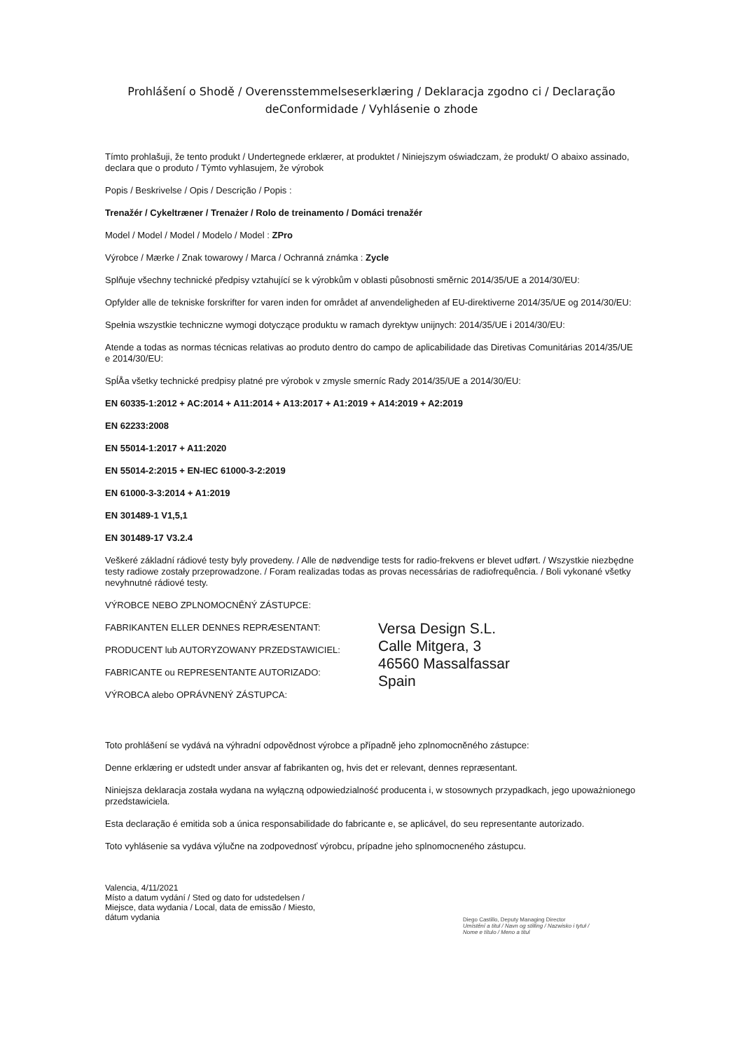Prohlášení o Shodě / Overensstemmelseserklæring / Deklaracja zgodno ci / Declaração deConformidade / Vyhlásenie o zhode
Tímto prohlašuji, že tento produkt / Undertegnede erklærer, at produktet / Niniejszym oświadczam, że produkt/ O abaixo assinado, declara que o produto / Týmto vyhlasujem, že výrobok
Popis / Beskrivelse / Opis / Descrição / Popis :
Trenažér / Cykeltræner / Trenażer / Rolo de treinamento / Domáci trenažér
Model / Model / Model / Modelo / Model : ZPro
Výrobce / Mærke / Znak towarowy / Marca / Ochranná známka : Zycle
Splňuje všechny technické předpisy vztahující se k výrobkům v oblasti působnosti směrnic 2014/35/UE a 2014/30/EU:
Opfylder alle de tekniske forskrifter for varen inden for området af anvendeligheden af EU-direktiverne 2014/35/UE og 2014/30/EU:
Spełnia wszystkie techniczne wymogi dotyczące produktu w ramach dyrektyw unijnych: 2014/35/UE i 2014/30/EU:
Atende a todas as normas técnicas relativas ao produto dentro do campo de aplicabilidade das Diretivas Comunitárias 2014/35/UE e 2014/30/EU:
SpĺÅa všetky technické predpisy platné pre výrobok v zmysle smerníc Rady 2014/35/UE a 2014/30/EU:
EN 60335-1:2012 + AC:2014 + A11:2014 + A13:2017 + A1:2019 + A14:2019 + A2:2019
EN 62233:2008
EN 55014-1:2017 + A11:2020
EN 55014-2:2015 + EN-IEC 61000-3-2:2019
EN 61000-3-3:2014 + A1:2019
EN 301489-1 V1,5,1
EN 301489-17 V3.2.4
Veškeré základní rádiové testy byly provedeny. / Alle de nødvendige tests for radio-frekvens er blevet udført. / Wszystkie niezbędne testy radiowe zostały przeprowadzone. / Foram realizadas todas as provas necessárias de radiofrequência. / Boli vykonané všetky nevyhnutné rádiové testy.
VÝROBCE NEBO ZPLNOMOCNĚNÝ ZÁSTUPCE:
FABRIKANTEN ELLER DENNES REPRÆSENTANT:
PRODUCENT lub AUTORYZOWANY PRZEDSTAWICIEL:
FABRICANTE ou REPRESENTANTE AUTORIZADO:
VÝROBCA alebo OPRÁVNENÝ ZÁSTUPCA:
Versa Design S.L.
Calle Mitgera, 3
46560 Massalfassar
Spain
Toto prohlášení se vydává na výhradní odpovědnost výrobce a případně jeho zplnomocněného zástupce:
Denne erklæring er udstedt under ansvar af fabrikanten og, hvis det er relevant, dennes repræsentant.
Niniejsza deklaracja została wydana na wyłączną odpowiedzialność producenta i, w stosownych przypadkach, jego upoważnionego przedstawiciela.
Esta declaração é emitida sob a única responsabilidade do fabricante e, se aplicável, do seu representante autorizado.
Toto vyhlásenie sa vydáva výlučne na zodpovednosť výrobcu, prípadne jeho splnomocneného zástupcu.
Valencia, 4/11/2021
Místo a datum vydání / Sted og dato for udstedelsen / Miejsce, data wydania / Local, data de emissão / Miesto, dátum vydania
Diego Castillo, Deputy Managing Director
Umístění a titul / Navn og stilling / Nazwisko i tytuł / Nome e título / Meno a titul